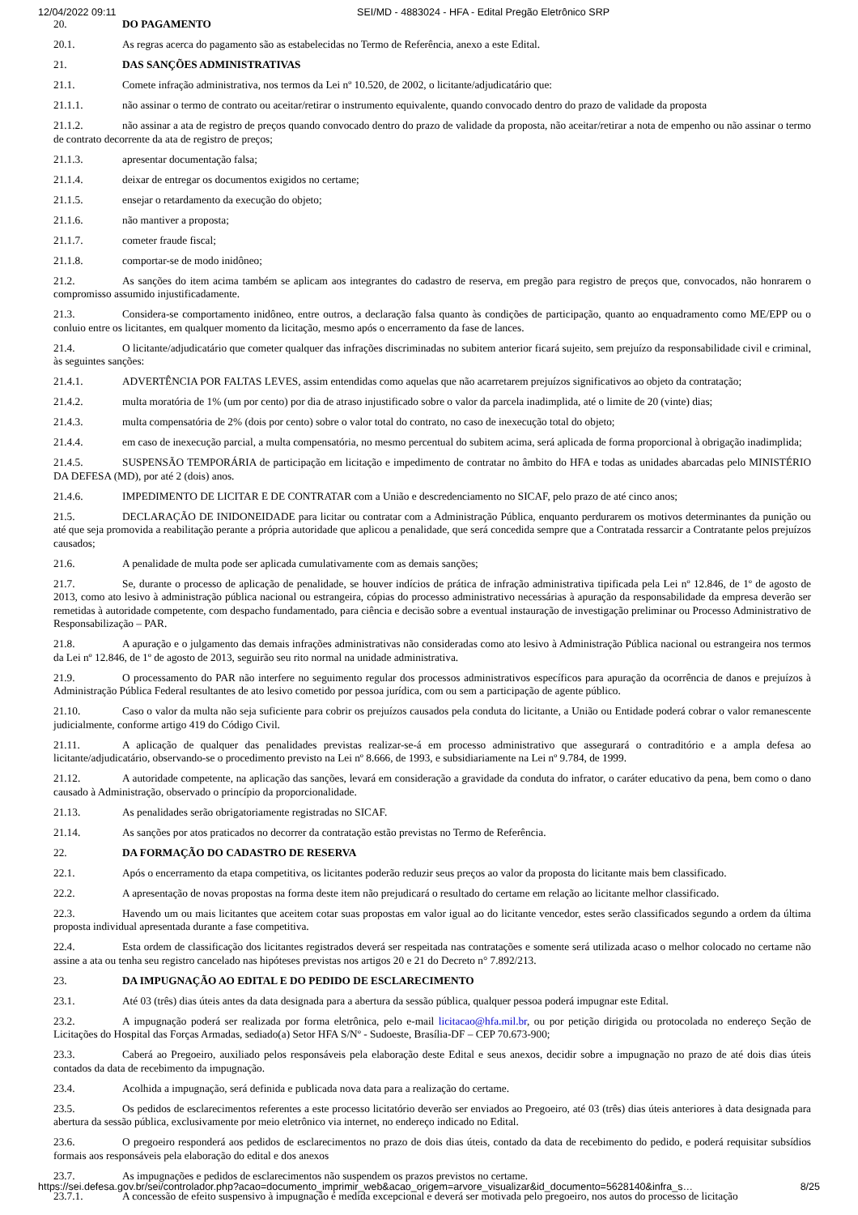12/04/2022 09:11 SEI/MD - 4883024 - HFA - Edital Pregão Eletrônico SRP
20. DO PAGAMENTO
20.1. As regras acerca do pagamento são as estabelecidas no Termo de Referência, anexo a este Edital.
21. DAS SANÇÕES ADMINISTRATIVAS
21.1. Comete infração administrativa, nos termos da Lei nº 10.520, de 2002, o licitante/adjudicatário que:
21.1.1. não assinar o termo de contrato ou aceitar/retirar o instrumento equivalente, quando convocado dentro do prazo de validade da proposta
21.1.2. não assinar a ata de registro de preços quando convocado dentro do prazo de validade da proposta, não aceitar/retirar a nota de empenho ou não assinar o termo de contrato decorrente da ata de registro de preços;
21.1.3. apresentar documentação falsa;
21.1.4. deixar de entregar os documentos exigidos no certame;
21.1.5. ensejar o retardamento da execução do objeto;
21.1.6. não mantiver a proposta;
21.1.7. cometer fraude fiscal;
21.1.8. comportar-se de modo inidôneo;
21.2. As sanções do item acima também se aplicam aos integrantes do cadastro de reserva, em pregão para registro de preços que, convocados, não honrarem o compromisso assumido injustificadamente.
21.3. Considera-se comportamento inidôneo, entre outros, a declaração falsa quanto às condições de participação, quanto ao enquadramento como ME/EPP ou o conluio entre os licitantes, em qualquer momento da licitação, mesmo após o encerramento da fase de lances.
21.4. O licitante/adjudicatário que cometer qualquer das infrações discriminadas no subitem anterior ficará sujeito, sem prejuízo da responsabilidade civil e criminal, às seguintes sanções:
21.4.1. ADVERTÊNCIA POR FALTAS LEVES, assim entendidas como aquelas que não acarretarem prejuízos significativos ao objeto da contratação;
21.4.2. multa moratória de 1% (um por cento) por dia de atraso injustificado sobre o valor da parcela inadimplida, até o limite de 20 (vinte) dias;
21.4.3. multa compensatória de 2% (dois por cento) sobre o valor total do contrato, no caso de inexecução total do objeto;
21.4.4. em caso de inexecução parcial, a multa compensatória, no mesmo percentual do subitem acima, será aplicada de forma proporcional à obrigação inadimplida;
21.4.5. SUSPENSÃO TEMPORÁRIA de participação em licitação e impedimento de contratar no âmbito do HFA e todas as unidades abarcadas pelo MINISTÉRIO DA DEFESA (MD), por até 2 (dois) anos.
21.4.6. IMPEDIMENTO DE LICITAR E DE CONTRATAR com a União e descredenciamento no SICAF, pelo prazo de até cinco anos;
21.5. DECLARAÇÃO DE INIDONEIDADE para licitar ou contratar com a Administração Pública, enquanto perdurarem os motivos determinantes da punição ou até que seja promovida a reabilitação perante a própria autoridade que aplicou a penalidade, que será concedida sempre que a Contratada ressarcir a Contratante pelos prejuízos causados;
21.6. A penalidade de multa pode ser aplicada cumulativamente com as demais sanções;
21.7. Se, durante o processo de aplicação de penalidade, se houver indícios de prática de infração administrativa tipificada pela Lei nº 12.846, de 1º de agosto de 2013, como ato lesivo à administração pública nacional ou estrangeira, cópias do processo administrativo necessárias à apuração da responsabilidade da empresa deverão ser remetidas à autoridade competente, com despacho fundamentado, para ciência e decisão sobre a eventual instauração de investigação preliminar ou Processo Administrativo de Responsabilização – PAR.
21.8. A apuração e o julgamento das demais infrações administrativas não consideradas como ato lesivo à Administração Pública nacional ou estrangeira nos termos da Lei nº 12.846, de 1º de agosto de 2013, seguirão seu rito normal na unidade administrativa.
21.9. O processamento do PAR não interfere no seguimento regular dos processos administrativos específicos para apuração da ocorrência de danos e prejuízos à Administração Pública Federal resultantes de ato lesivo cometido por pessoa jurídica, com ou sem a participação de agente público.
21.10. Caso o valor da multa não seja suficiente para cobrir os prejuízos causados pela conduta do licitante, a União ou Entidade poderá cobrar o valor remanescente judicialmente, conforme artigo 419 do Código Civil.
21.11. A aplicação de qualquer das penalidades previstas realizar-se-á em processo administrativo que assegurará o contraditório e a ampla defesa ao licitante/adjudicatário, observando-se o procedimento previsto na Lei nº 8.666, de 1993, e subsidiariamente na Lei nº 9.784, de 1999.
21.12. A autoridade competente, na aplicação das sanções, levará em consideração a gravidade da conduta do infrator, o caráter educativo da pena, bem como o dano causado à Administração, observado o princípio da proporcionalidade.
21.13. As penalidades serão obrigatoriamente registradas no SICAF.
21.14. As sanções por atos praticados no decorrer da contratação estão previstas no Termo de Referência.
22. DA FORMAÇÃO DO CADASTRO DE RESERVA
22.1. Após o encerramento da etapa competitiva, os licitantes poderão reduzir seus preços ao valor da proposta do licitante mais bem classificado.
22.2. A apresentação de novas propostas na forma deste item não prejudicará o resultado do certame em relação ao licitante melhor classificado.
22.3. Havendo um ou mais licitantes que aceitem cotar suas propostas em valor igual ao do licitante vencedor, estes serão classificados segundo a ordem da última proposta individual apresentada durante a fase competitiva.
22.4. Esta ordem de classificação dos licitantes registrados deverá ser respeitada nas contratações e somente será utilizada acaso o melhor colocado no certame não assine a ata ou tenha seu registro cancelado nas hipóteses previstas nos artigos 20 e 21 do Decreto n° 7.892/213.
23. DA IMPUGNAÇÃO AO EDITAL E DO PEDIDO DE ESCLARECIMENTO
23.1. Até 03 (três) dias úteis antes da data designada para a abertura da sessão pública, qualquer pessoa poderá impugnar este Edital.
23.2. A impugnação poderá ser realizada por forma eletrônica, pelo e-mail licitacao@hfa.mil.br, ou por petição dirigida ou protocolada no endereço Seção de Licitações do Hospital das Forças Armadas, sediado(a) Setor HFA S/Nº - Sudoeste, Brasília-DF – CEP 70.673-900;
23.3. Caberá ao Pregoeiro, auxiliado pelos responsáveis pela elaboração deste Edital e seus anexos, decidir sobre a impugnação no prazo de até dois dias úteis contados da data de recebimento da impugnação.
23.4. Acolhida a impugnação, será definida e publicada nova data para a realização do certame.
23.5. Os pedidos de esclarecimentos referentes a este processo licitatório deverão ser enviados ao Pregoeiro, até 03 (três) dias úteis anteriores à data designada para abertura da sessão pública, exclusivamente por meio eletrônico via internet, no endereço indicado no Edital.
23.6. O pregoeiro responderá aos pedidos de esclarecimentos no prazo de dois dias úteis, contado da data de recebimento do pedido, e poderá requisitar subsídios formais aos responsáveis pela elaboração do edital e dos anexos
23.7. As impugnações e pedidos de esclarecimentos não suspendem os prazos previstos no certame.
23.7.1. A concessão de efeito suspensivo à impugnação é medida excepcional e deverá ser motivada pelo pregoeiro, nos autos do processo de licitação
https://sei.defesa.gov.br/sei/controlador.php?acao=documento_imprimir_web&acao_origem=arvore_visualizar&id_documento=5628140&infra_s… 8/25